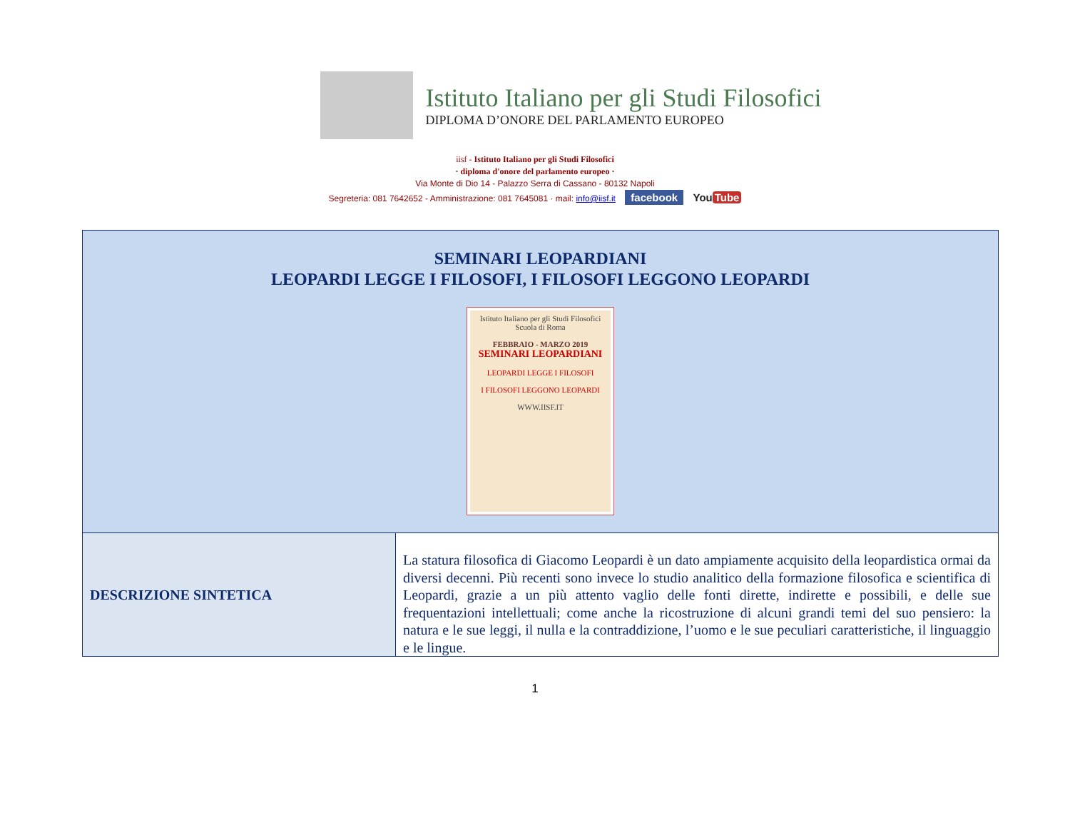Istituto Italiano per gli Studi Filosofici
DIPLOMA D’ONORE DEL PARLAMENTO EUROPEO
iisf - Istituto Italiano per gli Studi Filosofici
· diploma d'onore del parlamento europeo ·
Via Monte di Dio 14 - Palazzo Serra di Cassano - 80132 Napoli
Segreteria: 081 7642652 - Amministrazione: 081 7645081 · mail: info@iisf.it facebook You Tube
| SEMINARI LEOPARDIANI LEOPARDI LEGGE I FILOSOFI, I FILOSOFI LEGGONO LEOPARDI Istituto Italiano per gli Studi Filosofici Scuola di Roma FEBBRAIO - MARZO 2019 SEMINARI LEOPARDIANI LEOPARDI LEGGE I FILOSOFI I FILOSOFI LEGGONO LEOPARDI WWW.IISF.IT | |
| DESCRIZIONE SINTETICA | La statura filosofica di Giacomo Leopardi è un dato ampiamente acquisito della leopardistica ormai da diversi decenni. Più recenti sono invece lo studio analitico della formazione filosofica e scientifica di Leopardi, grazie a un più attento vaglio delle fonti dirette, indirette e possibili, e delle sue frequentazioni intellettuali; come anche la ricostruzione di alcuni grandi temi del suo pensiero: la natura e le sue leggi, il nulla e la contraddizione, l’uomo e le sue peculiari caratteristiche, il linguaggio e le lingue. |
1